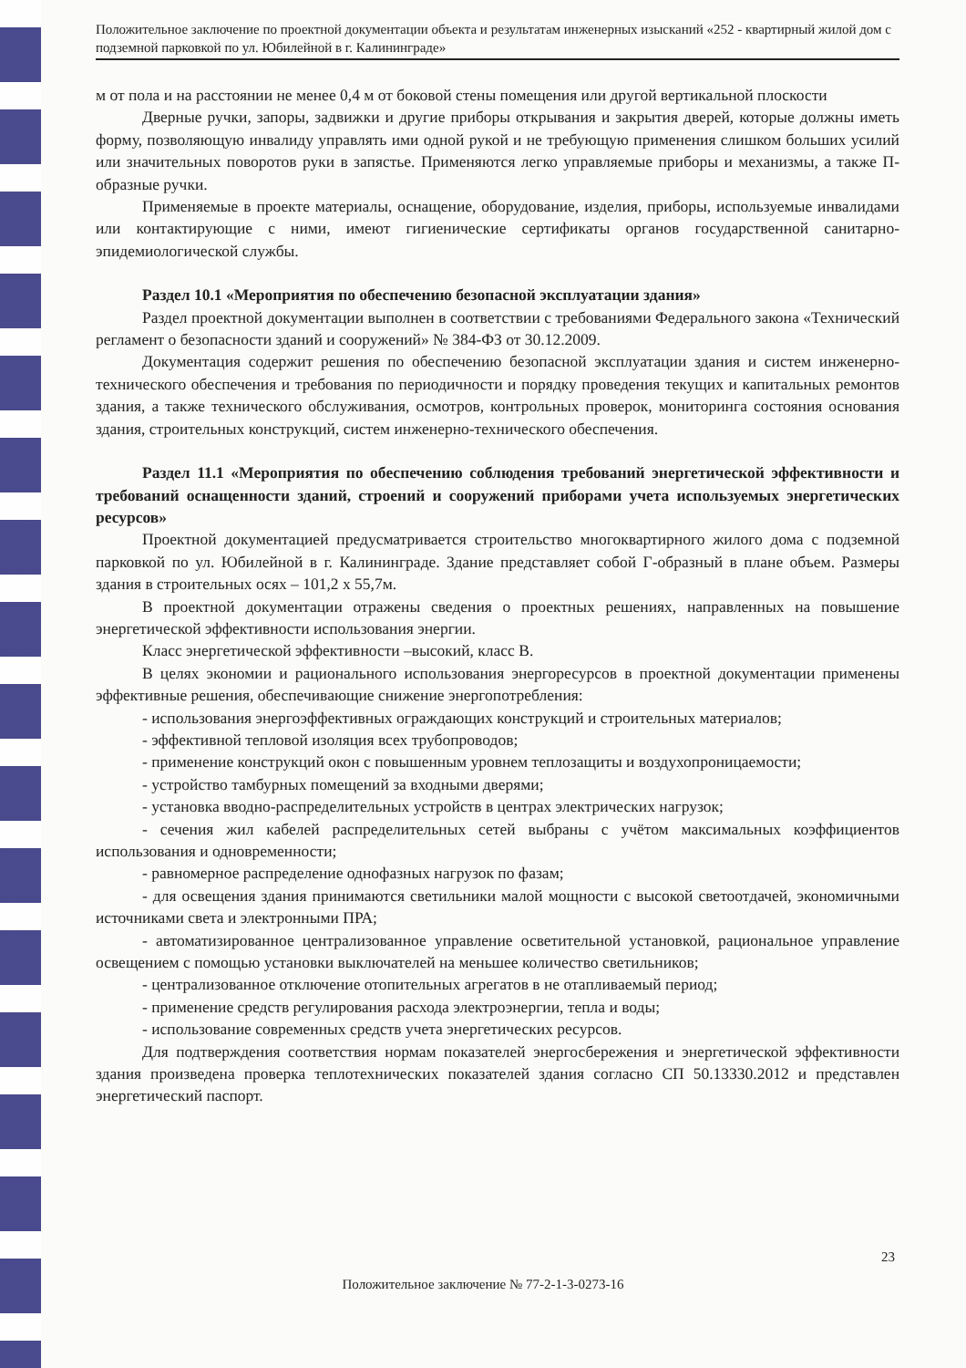Положительное заключение по проектной документации объекта и результатам инженерных изысканий «252 - квартирный жилой дом с подземной парковкой по ул. Юбилейной в г. Калининграде»
м от пола и на расстоянии не менее 0,4 м от боковой стены помещения или другой вертикальной плоскости
Дверные ручки, запоры, задвижки и другие приборы открывания и закрытия дверей, которые должны иметь форму, позволяющую инвалиду управлять ими одной рукой и не требующую применения слишком больших усилий или значительных поворотов руки в запястье. Применяются легко управляемые приборы и механизмы, а также П-образные ручки.
Применяемые в проекте материалы, оснащение, оборудование, изделия, приборы, используемые инвалидами или контактирующие с ними, имеют гигиенические сертификаты органов государственной санитарно-эпидемиологической службы.
Раздел 10.1 «Мероприятия по обеспечению безопасной эксплуатации здания»
Раздел проектной документации выполнен в соответствии с требованиями Федерального закона «Технический регламент о безопасности зданий и сооружений» № 384-ФЗ от 30.12.2009.
Документация содержит решения по обеспечению безопасной эксплуатации здания и систем инженерно-технического обеспечения и требования по периодичности и порядку проведения текущих и капитальных ремонтов здания, а также технического обслуживания, осмотров, контрольных проверок, мониторинга состояния основания здания, строительных конструкций, систем инженерно-технического обеспечения.
Раздел 11.1 «Мероприятия по обеспечению соблюдения требований энергетической эффективности и требований оснащенности зданий, строений и сооружений приборами учета используемых энергетических ресурсов»
Проектной документацией предусматривается строительство многоквартирного жилого дома с подземной парковкой по ул. Юбилейной в г. Калининграде. Здание представляет собой Г-образный в плане объем. Размеры здания в строительных осях – 101,2 х 55,7м.
В проектной документации отражены сведения о проектных решениях, направленных на повышение энергетической эффективности использования энергии.
Класс энергетической эффективности –высокий, класс В.
В целях экономии и рационального использования энергоресурсов в проектной документации применены эффективные решения, обеспечивающие снижение энергопотребления:
- использования энергоэффективных ограждающих конструкций и строительных материалов;
- эффективной тепловой изоляция всех трубопроводов;
- применение конструкций окон с повышенным уровнем теплозащиты и воздухопроницаемости;
- устройство тамбурных помещений за входными дверями;
- установка вводно-распределительных устройств в центрах электрических нагрузок;
- сечения жил кабелей распределительных сетей выбраны с учётом максимальных коэффициентов использования и одновременности;
- равномерное распределение однофазных нагрузок по фазам;
- для освещения здания принимаются светильники малой мощности с высокой светоотдачей, экономичными источниками света и электронными ПРА;
- автоматизированное централизованное управление осветительной установкой, рациональное управление освещением с помощью установки выключателей на меньшее количество светильников;
- централизованное отключение отопительных агрегатов в не отапливаемый период;
- применение средств регулирования расхода электроэнергии, тепла и воды;
- использование современных средств учета энергетических ресурсов.
Для подтверждения соответствия нормам показателей энергосбережения и энергетической эффективности здания произведена проверка теплотехнических показателей здания согласно СП 50.13330.2012 и представлен энергетический паспорт.
23
Положительное заключение № 77-2-1-3-0273-16